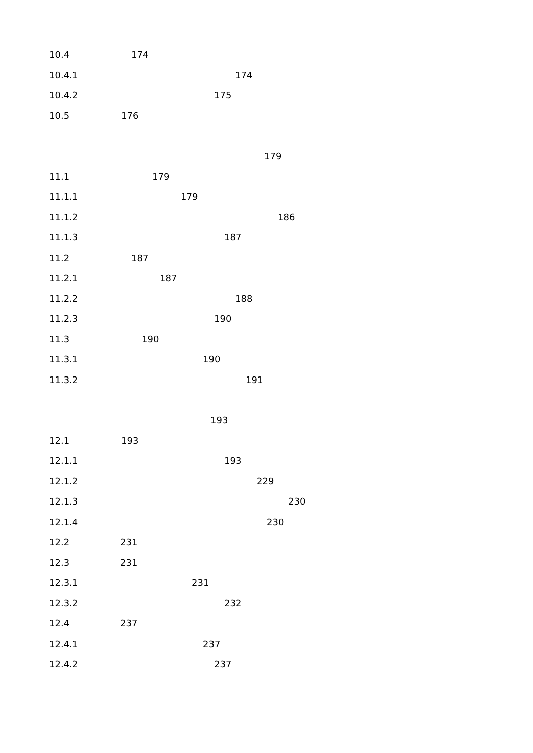10.4 174
10.4.1 174
10.4.2 175
10.5 176
179
11.1 179
11.1.1 179
11.1.2 186
11.1.3 187
11.2 187
11.2.1 187
11.2.2 188
11.2.3 190
11.3 190
11.3.1 190
11.3.2 191
193
12.1 193
12.1.1 193
12.1.2 229
12.1.3 230
12.1.4 230
12.2 231
12.3 231
12.3.1 231
12.3.2 232
12.4 237
12.4.1 237
12.4.2 237